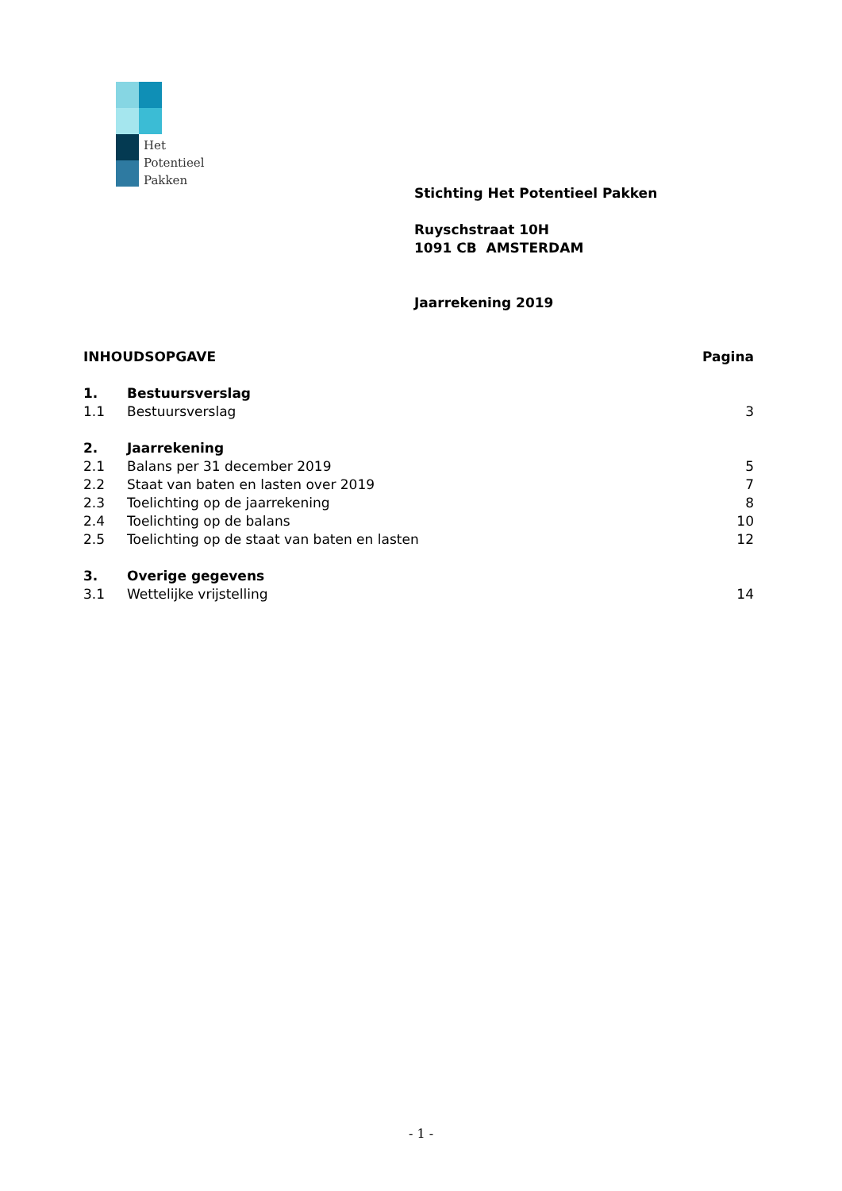Het
Potentieel
Pakken
Stichting Het Potentieel Pakken
Ruyschstraat 10H
1091 CB AMSTERDAM
Jaarrekening 2019
INHOUDSOPGAVE Pagina
1. Bestuursverslag
1.1 Bestuursverslag 3
2. Jaarrekening
2.1 Balans per 31 december 2019 5
2.2 Staat van baten en lasten over 2019 7
2.3 Toelichting op de jaarrekening 8
2.4 Toelichting op de balans 10
2.5 Toelichting op de staat van baten en lasten 12
3. Overige gegevens
3.1 Wettelijke vrijstelling 14
- 1 -